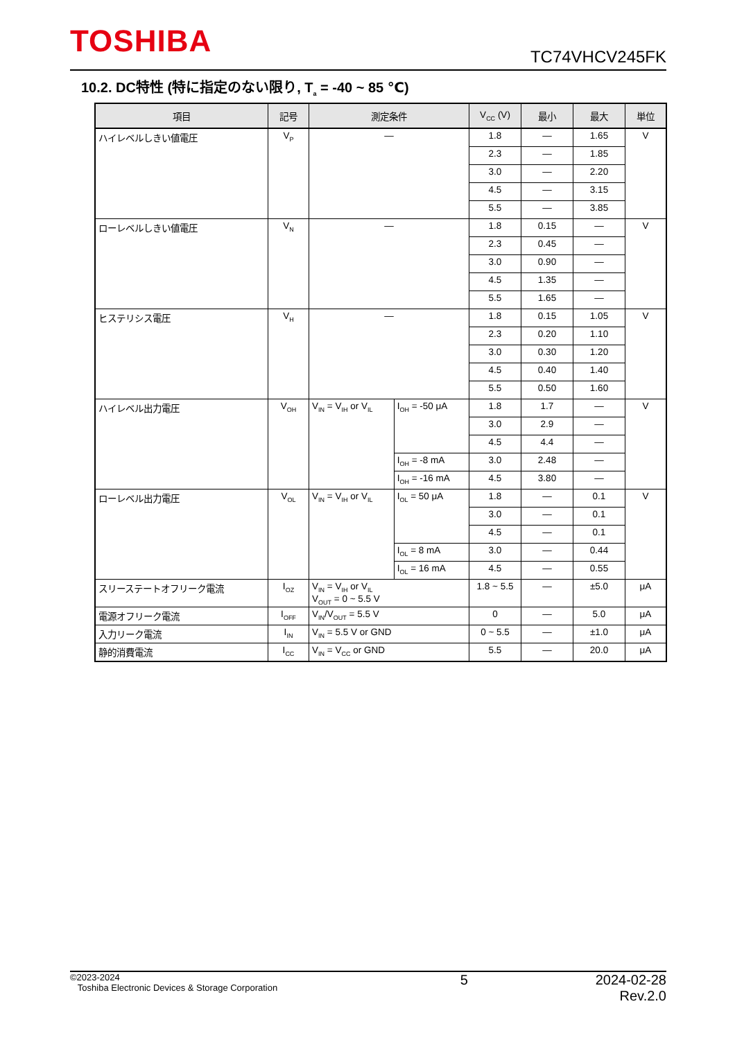TOSHIBA TC74VHCV245FK
10.2. DC特性 (特に指定のない限り, T<sub>a</sub> = -40 ~ 85 ℃)
| 項目 | 記号 | 測定条件 | | V<sub>CC</sub> (V) | 最小 | 最大 | 単位 |
| --- | --- | --- | --- | --- | --- | --- | --- |
| ハイレベルしきい値電圧 | V<sub>P</sub> | — | | 1.8 | — | 1.65 | V |
| | | | | 2.3 | — | 1.85 | |
| | | | | 3.0 | — | 2.20 | |
| | | | | 4.5 | — | 3.15 | |
| | | | | 5.5 | — | 3.85 | |
| ローレベルしきい値電圧 | V<sub>N</sub> | — | | 1.8 | 0.15 | — | V |
| | | | | 2.3 | 0.45 | — | |
| | | | | 3.0 | 0.90 | — | |
| | | | | 4.5 | 1.35 | — | |
| | | | | 5.5 | 1.65 | — | |
| ヒステリシス電圧 | V<sub>H</sub> | — | | 1.8 | 0.15 | 1.05 | V |
| | | | | 2.3 | 0.20 | 1.10 | |
| | | | | 3.0 | 0.30 | 1.20 | |
| | | | | 4.5 | 0.40 | 1.40 | |
| | | | | 5.5 | 0.50 | 1.60 | |
| ハイレベル出力電圧 | V<sub>OH</sub> | V<sub>IN</sub> = V<sub>IH</sub> or V<sub>IL</sub> | I<sub>OH</sub> = -50 μA | 1.8 | 1.7 | — | V |
| | | | | 3.0 | 2.9 | — | |
| | | | | 4.5 | 4.4 | — | |
| | | | I<sub>OH</sub> = -8 mA | 3.0 | 2.48 | — | |
| | | | I<sub>OH</sub> = -16 mA | 4.5 | 3.80 | — | |
| ローレベル出力電圧 | V<sub>OL</sub> | V<sub>IN</sub> = V<sub>IH</sub> or V<sub>IL</sub> | I<sub>OL</sub> = 50 μA | 1.8 | — | 0.1 | V |
| | | | | 3.0 | — | 0.1 | |
| | | | | 4.5 | — | 0.1 | |
| | | | I<sub>OL</sub> = 8 mA | 3.0 | — | 0.44 | |
| | | | I<sub>OL</sub> = 16 mA | 4.5 | — | 0.55 | |
| スリーステートオフリーク電流 | I<sub>OZ</sub> | V<sub>IN</sub> = V<sub>IH</sub> or V<sub>IL</sub> V<sub>OUT</sub> = 0 ~ 5.5 V | | 1.8 ~ 5.5 | — | ±5.0 | μA |
| 電源オフリーク電流 | I<sub>OFF</sub> | V<sub>IN</sub>/V<sub>OUT</sub> = 5.5 V | | 0 | — | 5.0 | μA |
| 入力リーク電流 | I<sub>IN</sub> | V<sub>IN</sub> = 5.5 V or GND | | 0 ~ 5.5 | — | ±1.0 | μA |
| 静的消費電流 | I<sub>CC</sub> | V<sub>IN</sub> = V<sub>CC</sub> or GND | | 5.5 | — | 20.0 | μA |
©2023-2024
Toshiba Electronic Devices & Storage Corporation
5 2024-02-28
Rev.2.0